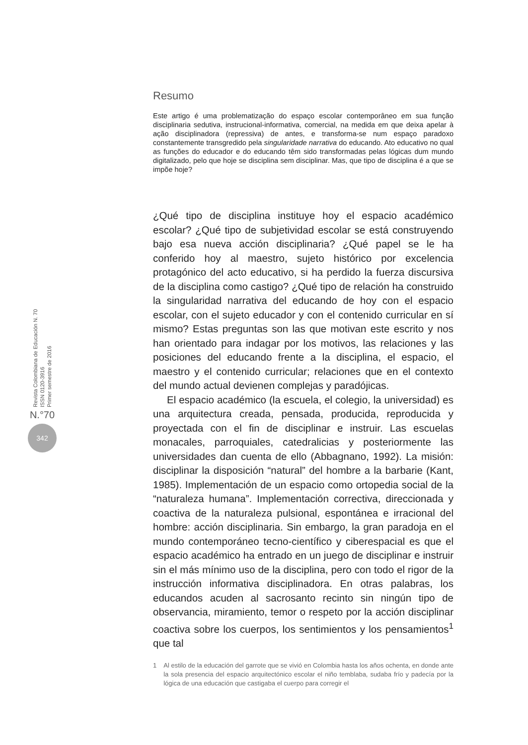Revista Colombiana de Educación N. 70
ISSN 0120-3916
Primer semestre de 2016
N.°70
342
Resumo
Este artigo é uma problematização do espaço escolar contemporâneo em sua função disciplinaria sedutiva, instrucional-informativa, comercial, na medida em que deixa apelar à ação disciplinadora (repressiva) de antes, e transforma-se num espaço paradoxo constantemente transgredido pela singularidade narrativa do educando. Ato educativo no qual as funções do educador e do educando têm sido transformadas pelas lógicas dum mundo digitalizado, pelo que hoje se disciplina sem disciplinar. Mas, que tipo de disciplina é a que se impõe hoje?
¿Qué tipo de disciplina instituye hoy el espacio académico escolar? ¿Qué tipo de subjetividad escolar se está construyendo bajo esa nueva acción disciplinaria? ¿Qué papel se le ha conferido hoy al maestro, sujeto histórico por excelencia protagónico del acto educativo, si ha perdido la fuerza discursiva de la disciplina como castigo? ¿Qué tipo de relación ha construido la singularidad narrativa del educando de hoy con el espacio escolar, con el sujeto educador y con el contenido curricular en sí mismo? Estas preguntas son las que motivan este escrito y nos han orientado para indagar por los motivos, las relaciones y las posiciones del educando frente a la disciplina, el espacio, el maestro y el contenido curricular; relaciones que en el contexto del mundo actual devienen complejas y paradójicas.
El espacio académico (la escuela, el colegio, la universidad) es una arquitectura creada, pensada, producida, reproducida y proyectada con el fin de disciplinar e instruir. Las escuelas monacales, parroquiales, catedralicias y posteriormente las universidades dan cuenta de ello (Abbagnano, 1992). La misión: disciplinar la disposición “natural” del hombre a la barbarie (Kant, 1985). Implementación de un espacio como ortopedia social de la “naturaleza humana”. Implementación correctiva, direccionada y coactiva de la naturaleza pulsional, espontánea e irracional del hombre: acción disciplinaria. Sin embargo, la gran paradoja en el mundo contemporáneo tecno-científico y ciberespacial es que el espacio académico ha entrado en un juego de disciplinar e instruir sin el más mínimo uso de la disciplina, pero con todo el rigor de la instrucción informativa disciplinadora. En otras palabras, los educandos acuden al sacrosanto recinto sin ningún tipo de observancia, miramiento, temor o respeto por la acción disciplinar coactiva sobre los cuerpos, los sentimientos y los pensamientos<sup>1</sup> que tal
1 Al estilo de la educación del garrote que se vivió en Colombia hasta los años ochenta, en donde ante la sola presencia del espacio arquitectónico escolar el niño temblaba, sudaba frío y padecía por la lógica de una educación que castigaba el cuerpo para corregir el